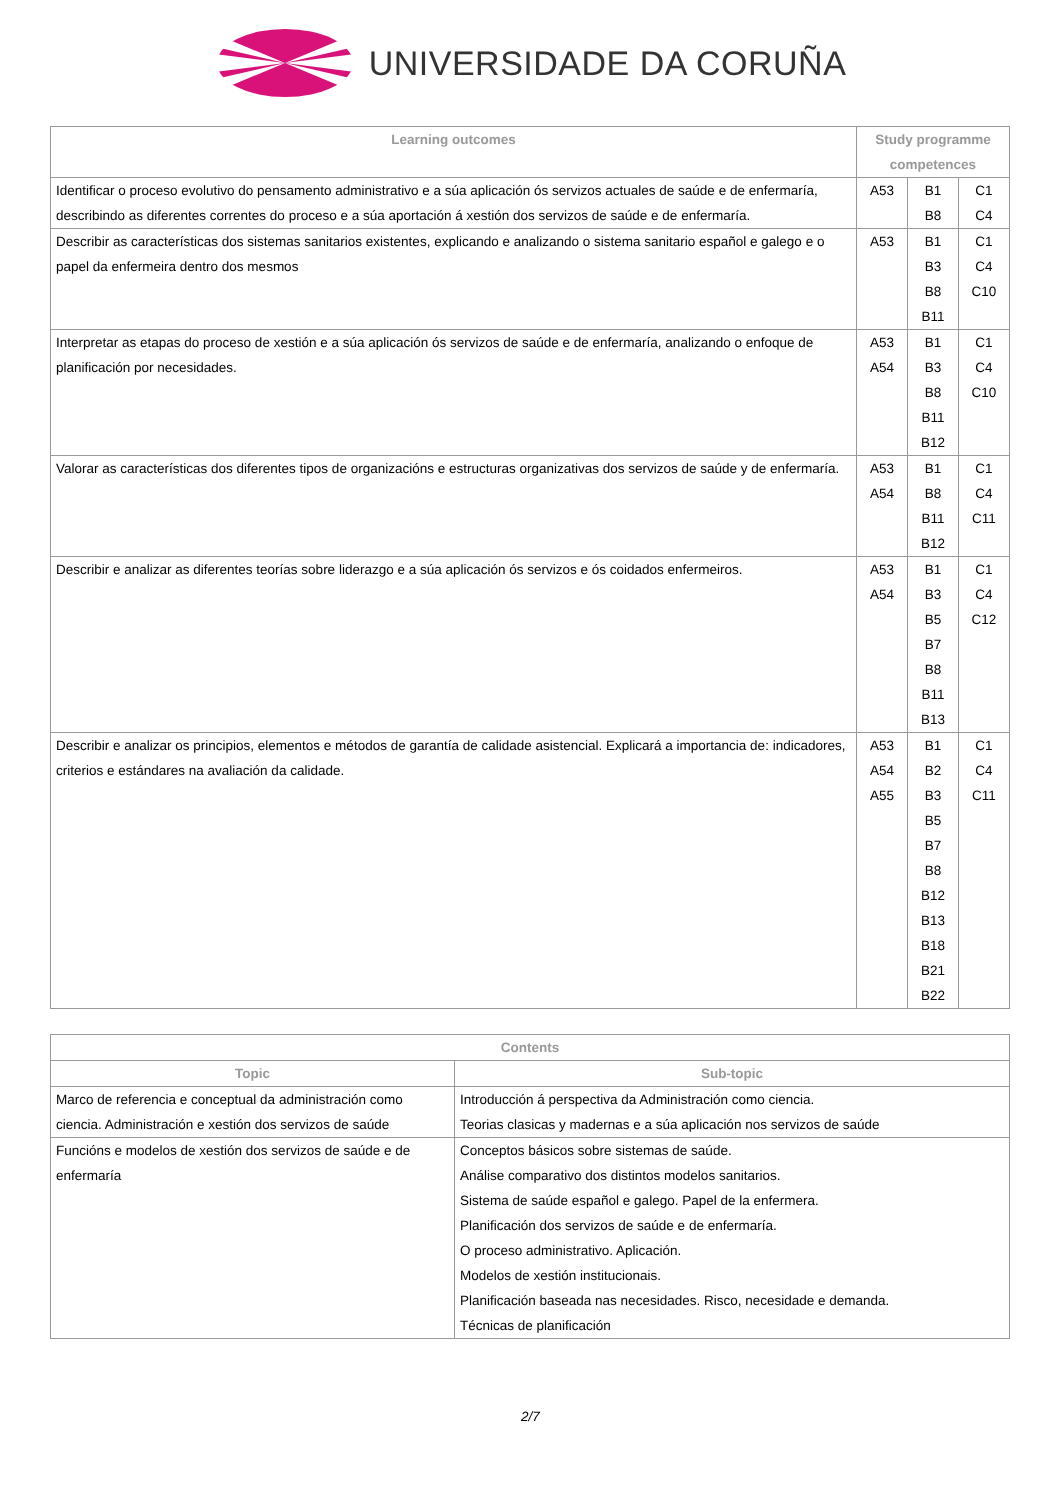UNIVERSIDADE DA CORUÑA
| Learning outcomes | Study programme competences | | |
| --- | --- | --- | --- |
| Identificar o proceso evolutivo do pensamento administrativo e a súa aplicación ós servizos actuales de saúde e de enfermaría, describindo as diferentes correntes do proceso e a súa aportación á xestión dos servizos de saúde e de enfermaría. | A53 | B1 B8 | C1 C4 |
| Describir as características dos sistemas sanitarios existentes, explicando e analizando o sistema sanitario español e galego e o papel da enfermeira dentro dos mesmos | A53 | B1 B3 B8 B11 | C1 C4 C10 |
| Interpretar as etapas do proceso de xestión e a súa aplicación ós servizos de saúde e de enfermaría, analizando o enfoque de planificación por necesidades. | A53 A54 | B1 B3 B8 B11 B12 | C1 C4 C10 |
| Valorar as características dos diferentes tipos de organizacións e estructuras organizativas dos servizos de saúde y de enfermaría. | A53 A54 | B1 B8 B11 B12 | C1 C4 C11 |
| Describir e analizar as diferentes teorías sobre liderazgo e a súa aplicación ós servizos e ós coidados enfermeiros. | A53 A54 | B1 B3 B5 B7 B8 B11 B13 | C1 C4 C12 |
| Describir e analizar os principios, elementos e métodos de garantía de calidade asistencial. Explicará a importancia de: indicadores, criterios e estándares na avaliación da calidade. | A53 A54 A55 | B1 B2 B3 B5 B7 B8 B12 B13 B18 B21 B22 | C1 C4 C11 |
| Contents | |
| --- | --- |
| Topic | Sub-topic |
| Marco de referencia e conceptual da administración como ciencia. Administración e xestión dos servizos de saúde | Introducción á perspectiva da Administración como ciencia. Teorias clasicas y madernas e a súa aplicación nos servizos de saúde |
| Funcións e modelos de xestión dos servizos de saúde e de enfermaría | Conceptos básicos sobre sistemas de saúde. Análise comparativo dos distintos modelos sanitarios. Sistema de saúde español e galego. Papel de la enfermera. Planificación dos servizos de saúde e de enfermaría. O proceso administrativo. Aplicación. Modelos de xestión institucionais. Planificación baseada nas necesidades. Risco, necesidade e demanda. Técnicas de planificación |
2/7